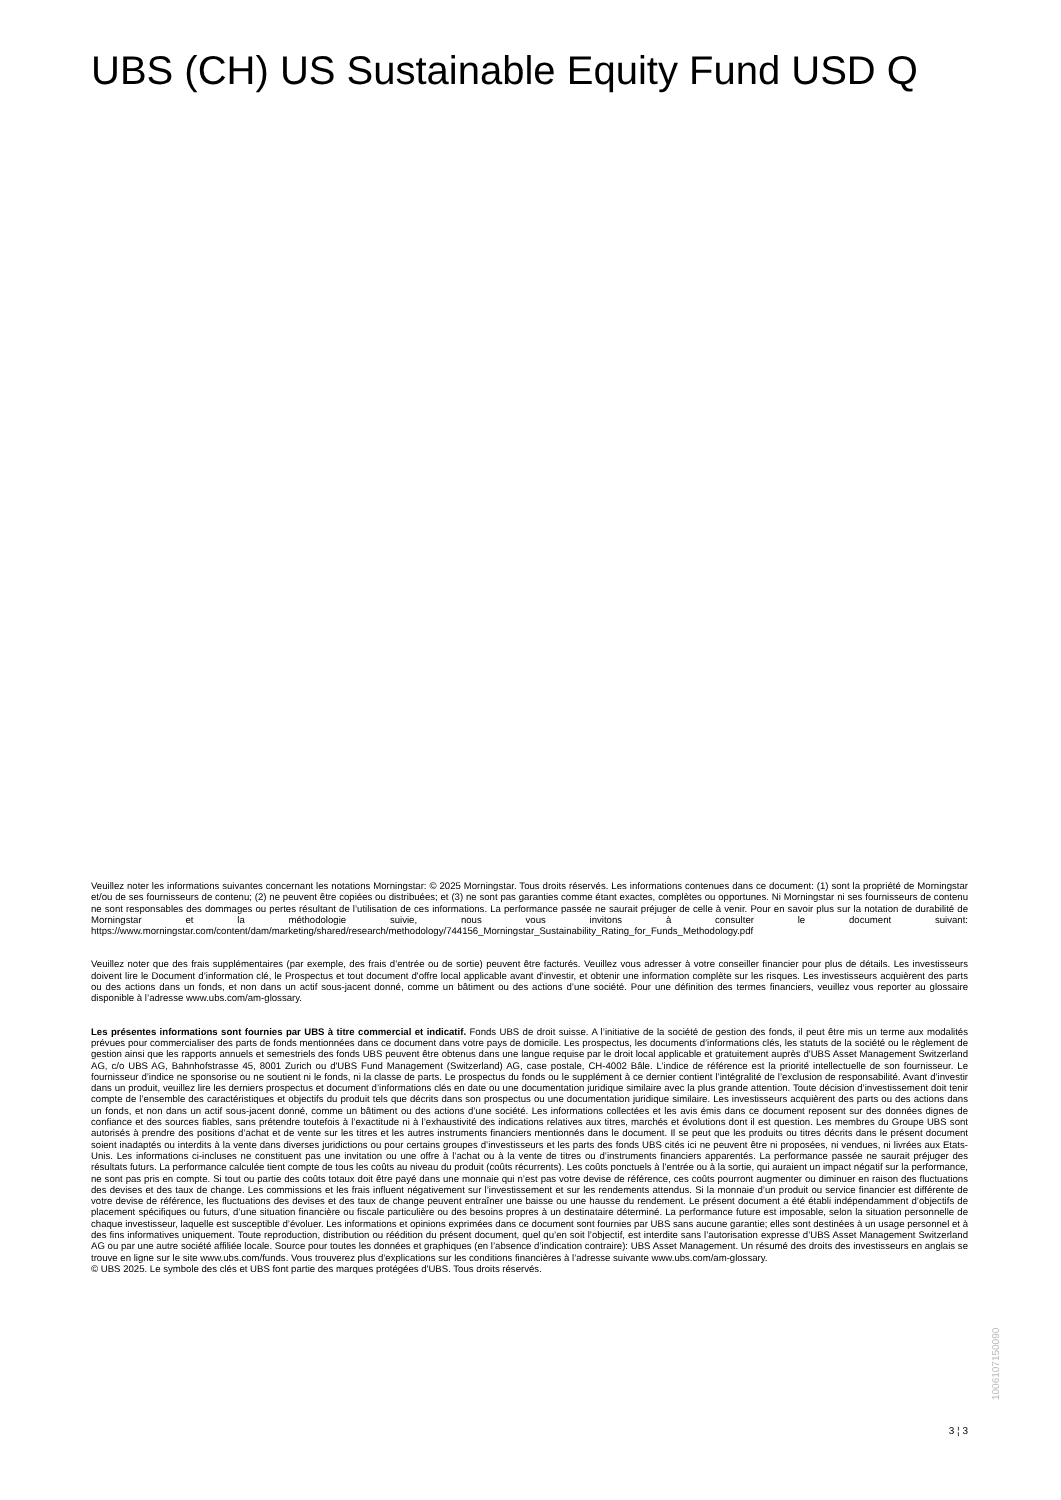UBS (CH) US Sustainable Equity Fund USD Q
Veuillez noter les informations suivantes concernant les notations Morningstar: © 2025 Morningstar. Tous droits réservés. Les informations contenues dans ce document: (1) sont la propriété de Morningstar et/ou de ses fournisseurs de contenu; (2) ne peuvent être copiées ou distribuées; et (3) ne sont pas garanties comme étant exactes, complètes ou opportunes. Ni Morningstar ni ses fournisseurs de contenu ne sont responsables des dommages ou pertes résultant de l’utilisation de ces informations. La performance passée ne saurait préjuger de celle à venir. Pour en savoir plus sur la notation de durabilité de Morningstar et la méthodologie suivie, nous vous invitons à consulter le document suivant: https://www.morningstar.com/content/dam/marketing/shared/research/methodology/744156_Morningstar_Sustainability_Rating_for_Funds_Methodology.pdf
Veuillez noter que des frais supplémentaires (par exemple, des frais d’entrée ou de sortie) peuvent être facturés. Veuillez vous adresser à votre conseiller financier pour plus de détails. Les investisseurs doivent lire le Document d’information clé, le Prospectus et tout document d'offre local applicable avant d'investir, et obtenir une information complète sur les risques. Les investisseurs acquièrent des parts ou des actions dans un fonds, et non dans un actif sous-jacent donné, comme un bâtiment ou des actions d’une société. Pour une définition des termes financiers, veuillez vous reporter au glossaire disponible à l’adresse www.ubs.com/am-glossary.
Les présentes informations sont fournies par UBS à titre commercial et indicatif. Fonds UBS de droit suisse. A l’initiative de la société de gestion des fonds, il peut être mis un terme aux modalités prévues pour commercialiser des parts de fonds mentionnées dans ce document dans votre pays de domicile. Les prospectus, les documents d’informations clés, les statuts de la société ou le règlement de gestion ainsi que les rapports annuels et semestriels des fonds UBS peuvent être obtenus dans une langue requise par le droit local applicable et gratuitement auprès d'UBS Asset Management Switzerland AG, c/o UBS AG, Bahnhofstrasse 45, 8001 Zurich ou d'UBS Fund Management (Switzerland) AG, case postale, CH-4002 Bâle. L’indice de référence est la priorité intellectuelle de son fournisseur. Le fournisseur d’indice ne sponsorise ou ne soutient ni le fonds, ni la classe de parts. Le prospectus du fonds ou le supplément à ce dernier contient l’intégralité de l’exclusion de responsabilité. Avant d’investir dans un produit, veuillez lire les derniers prospectus et document d’informations clés en date ou une documentation juridique similaire avec la plus grande attention. Toute décision d’investissement doit tenir compte de l’ensemble des caractéristiques et objectifs du produit tels que décrits dans son prospectus ou une documentation juridique similaire. Les investisseurs acquièrent des parts ou des actions dans un fonds, et non dans un actif sous-jacent donné, comme un bâtiment ou des actions d’une société. Les informations collectées et les avis émis dans ce document reposent sur des données dignes de confiance et des sources fiables, sans prétendre toutefois à l’exactitude ni à l’exhaustivité des indications relatives aux titres, marchés et évolutions dont il est question. Les membres du Groupe UBS sont autorisés à prendre des positions d’achat et de vente sur les titres et les autres instruments financiers mentionnés dans le document. Il se peut que les produits ou titres décrits dans le présent document soient inadaptés ou interdits à la vente dans diverses juridictions ou pour certains groupes d’investisseurs et les parts des fonds UBS cités ici ne peuvent être ni proposées, ni vendues, ni livrées aux Etats-Unis. Les informations ci-incluses ne constituent pas une invitation ou une offre à l’achat ou à la vente de titres ou d’instruments financiers apparentés. La performance passée ne saurait préjuger des résultats futurs. La performance calculée tient compte de tous les coûts au niveau du produit (coûts récurrents). Les coûts ponctuels à l’entrée ou à la sortie, qui auraient un impact négatif sur la performance, ne sont pas pris en compte. Si tout ou partie des coûts totaux doit être payé dans une monnaie qui n’est pas votre devise de référence, ces coûts pourront augmenter ou diminuer en raison des fluctuations des devises et des taux de change. Les commissions et les frais influent négativement sur l’investissement et sur les rendements attendus. Si la monnaie d’un produit ou service financier est différente de votre devise de référence, les fluctuations des devises et des taux de change peuvent entraîner une baisse ou une hausse du rendement. Le présent document a été établi indépendamment d’objectifs de placement spécifiques ou futurs, d’une situation financière ou fiscale particulière ou des besoins propres à un destinataire déterminé. La performance future est imposable, selon la situation personnelle de chaque investisseur, laquelle est susceptible d’évoluer. Les informations et opinions exprimées dans ce document sont fournies par UBS sans aucune garantie; elles sont destinées à un usage personnel et à des fins informatives uniquement. Toute reproduction, distribution ou réédition du présent document, quel qu’en soit l’objectif, est interdite sans l’autorisation expresse d’UBS Asset Management Switzerland AG ou par une autre société affiliée locale. Source pour toutes les données et graphiques (en l’absence d’indication contraire): UBS Asset Management. Un résumé des droits des investisseurs en anglais se trouve en ligne sur le site www.ubs.com/funds. Vous trouverez plus d’explications sur les conditions financières à l’adresse suivante www.ubs.com/am-glossary.
© UBS 2025. Le symbole des clés et UBS font partie des marques protégées d'UBS. Tous droits réservés.
100610715009​0
3 ¦ 3